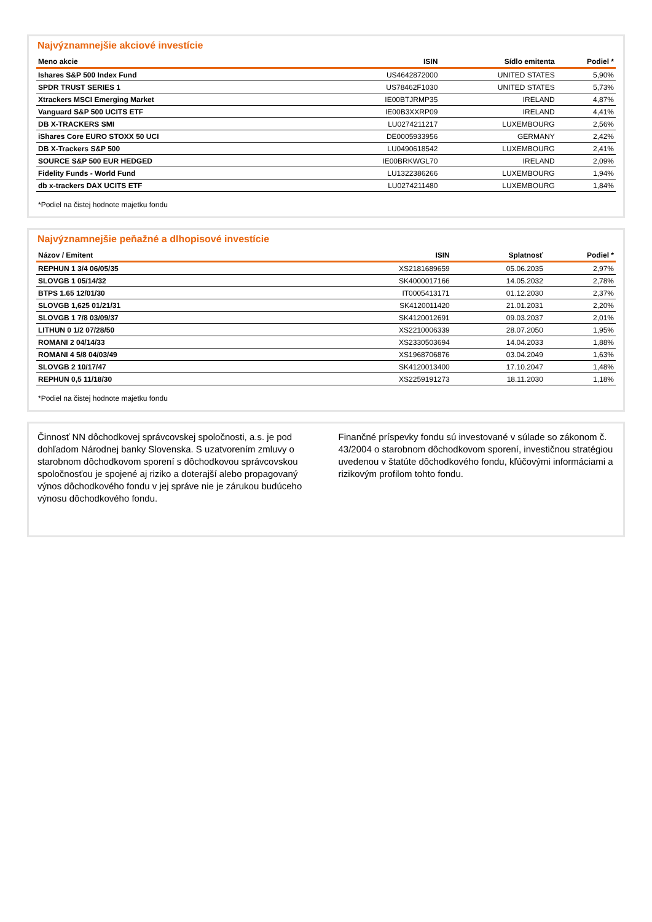Najvýznamnejšie akciové investície
| Meno akcie | ISIN | Sídlo emitenta | Podiel * |
| --- | --- | --- | --- |
| Ishares S&P 500 Index Fund | US4642872000 | UNITED STATES | 5,90% |
| SPDR TRUST SERIES 1 | US78462F1030 | UNITED STATES | 5,73% |
| Xtrackers MSCI Emerging Market | IE00BTJRMP35 | IRELAND | 4,87% |
| Vanguard S&P 500 UCITS ETF | IE00B3XXRP09 | IRELAND | 4,41% |
| DB X-TRACKERS SMI | LU0274211217 | LUXEMBOURG | 2,56% |
| iShares Core EURO STOXX 50 UCI | DE0005933956 | GERMANY | 2,42% |
| DB X-Trackers S&P 500 | LU0490618542 | LUXEMBOURG | 2,41% |
| SOURCE S&P 500 EUR HEDGED | IE00BRKWGL70 | IRELAND | 2,09% |
| Fidelity Funds - World Fund | LU1322386266 | LUXEMBOURG | 1,94% |
| db x-trackers DAX UCITS ETF | LU0274211480 | LUXEMBOURG | 1,84% |
*Podiel na čistej hodnote majetku fondu
Najvýznamnejšie peňažné a dlhopisové investície
| Názov / Emitent | ISIN | Splatnosť | Podiel * |
| --- | --- | --- | --- |
| REPHUN 1 3/4 06/05/35 | XS2181689659 | 05.06.2035 | 2,97% |
| SLOVGB 1 05/14/32 | SK4000017166 | 14.05.2032 | 2,78% |
| BTPS 1.65 12/01/30 | IT0005413171 | 01.12.2030 | 2,37% |
| SLOVGB 1,625 01/21/31 | SK4120011420 | 21.01.2031 | 2,20% |
| SLOVGB 1 7/8 03/09/37 | SK4120012691 | 09.03.2037 | 2,01% |
| LITHUN 0 1/2 07/28/50 | XS2210006339 | 28.07.2050 | 1,95% |
| ROMANI 2 04/14/33 | XS2330503694 | 14.04.2033 | 1,88% |
| ROMANI 4 5/8 04/03/49 | XS1968706876 | 03.04.2049 | 1,63% |
| SLOVGB 2 10/17/47 | SK4120013400 | 17.10.2047 | 1,48% |
| REPHUN 0,5 11/18/30 | XS2259191273 | 18.11.2030 | 1,18% |
*Podiel na čistej hodnote majetku fondu
Činnosť NN dôchodkovej správcovskej spoločnosti, a.s. je pod dohľadom Národnej banky Slovenska. S uzatvorením zmluvy o starobnom dôchodkovom sporení s dôchodkovou správcovskou spoločnosťou je spojené aj riziko a doterajší alebo propagovaný výnos dôchodkového fondu v jej správe nie je zárukou budúceho výnosu dôchodkového fondu.
Finančné príspevky fondu sú investované v súlade so zákonom č. 43/2004 o starobnom dôchodkovom sporení, investičnou stratégiou uvedenou v štatúte dôchodkového fondu, kľúčovými informáciami a rizikovým profilom tohto fondu.